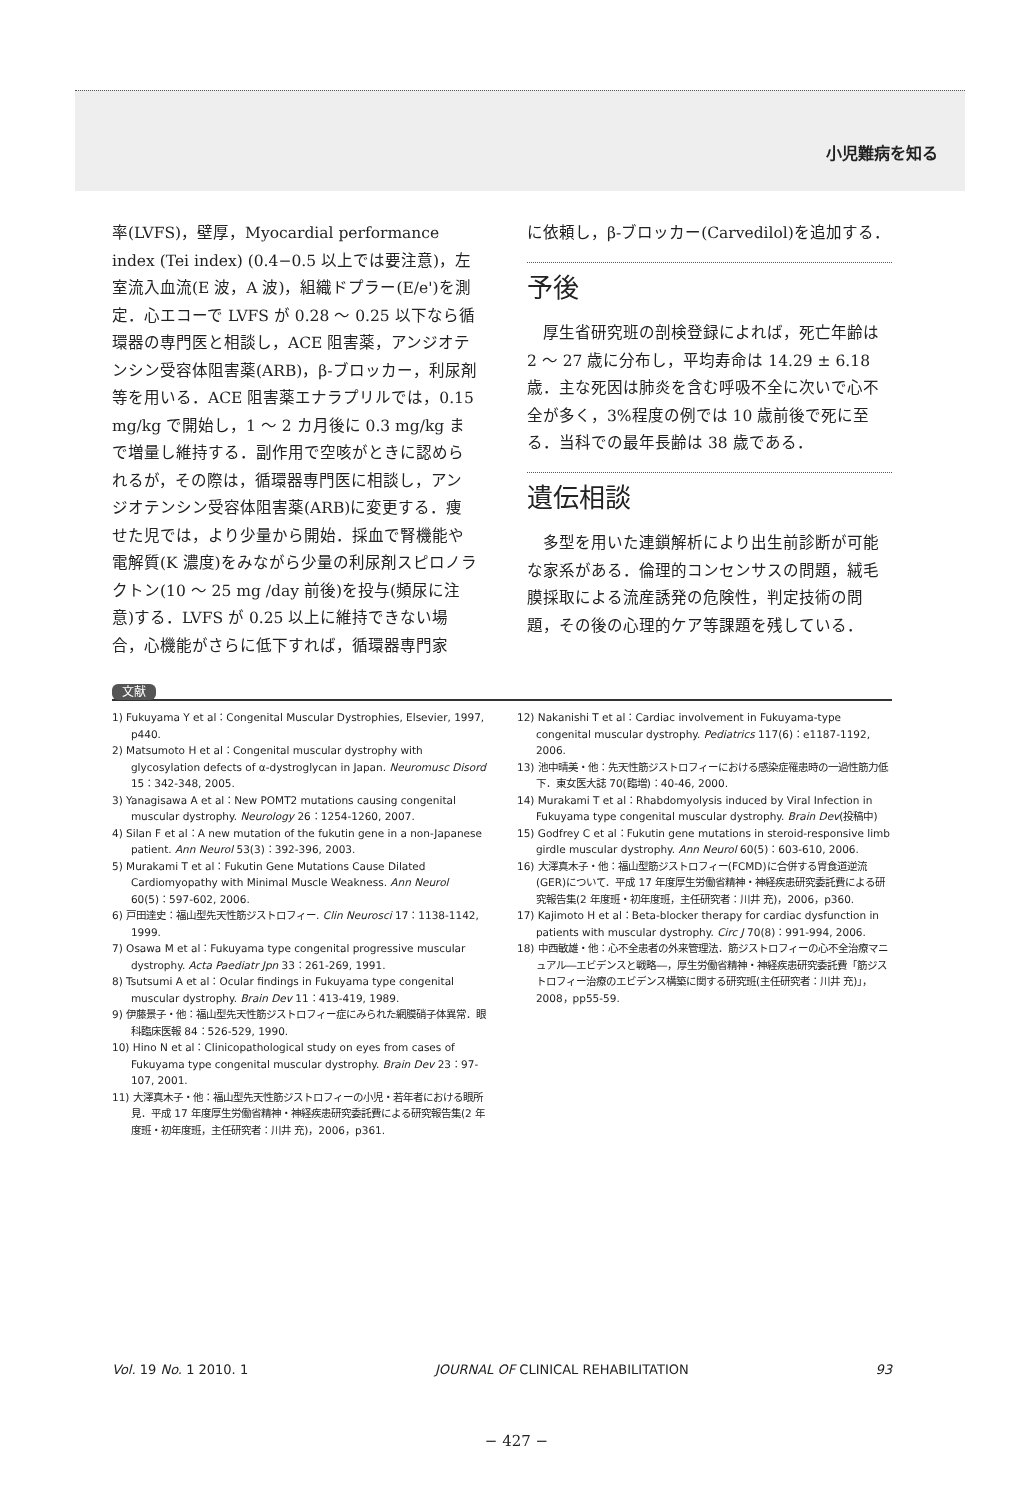小児難病を知る
率(LVFS)，壁厚，Myocardial performance index (Tei index) (0.4−0.5 以上では要注意)，左室流入血流(E 波，A 波)，組織ドプラー(E/e')を測定．心エコーで LVFS が 0.28 ～ 0.25 以下なら循環器の専門医と相談し，ACE 阻害薬，アンジオテンシン受容体阻害薬(ARB)，β-ブロッカー，利尿剤等を用いる．ACE 阻害薬エナラプリルでは，0.15 mg/kg で開始し，1 ～ 2 カ月後に 0.3 mg/kg まで増量し維持する．副作用で空咳がときに認められるが，その際は，循環器専門医に相談し，アンジオテンシン受容体阻害薬(ARB)に変更する．痩せた児では，より少量から開始．採血で腎機能や電解質(K 濃度)をみながら少量の利尿剤スピロノラクトン(10 ～ 25 mg /day 前後)を投与(頻尿に注意)する．LVFS が 0.25 以上に維持できない場合，心機能がさらに低下すれば，循環器専門家
に依頼し，β-ブロッカー(Carvedilol)を追加する．
予後
厚生省研究班の剖検登録によれば，死亡年齢は 2 ～ 27 歳に分布し，平均寿命は 14.29 ± 6.18 歳．主な死因は肺炎を含む呼吸不全に次いで心不全が多く，3%程度の例では 10 歳前後で死に至る．当科での最年長齢は 38 歳である．
遺伝相談
多型を用いた連鎖解析により出生前診断が可能な家系がある．倫理的コンセンサスの問題，絨毛膜採取による流産誘発の危険性，判定技術の問題，その後の心理的ケア等課題を残している．
文献
1) Fukuyama Y et al：Congenital Muscular Dystrophies, Elsevier, 1997, p440.
2) Matsumoto H et al：Congenital muscular dystrophy with glycosylation defects of α-dystroglycan in Japan. Neuromusc Disord 15：342-348, 2005.
3) Yanagisawa A et al：New POMT2 mutations causing congenital muscular dystrophy. Neurology 26：1254-1260, 2007.
4) Silan F et al：A new mutation of the fukutin gene in a non-Japanese patient. Ann Neurol 53(3)：392-396, 2003.
5) Murakami T et al：Fukutin Gene Mutations Cause Dilated Cardiomyopathy with Minimal Muscle Weakness. Ann Neurol 60(5)：597-602, 2006.
6) 戸田達史：福山型先天性筋ジストロフィー. Clin Neurosci 17：1138-1142, 1999.
7) Osawa M et al：Fukuyama type congenital progressive muscular dystrophy. Acta Paediatr Jpn 33：261-269, 1991.
8) Tsutsumi A et al：Ocular findings in Fukuyama type congenital muscular dystrophy. Brain Dev 11：413-419, 1989.
9) 伊藤景子・他：福山型先天性筋ジストロフィー症にみられた網膜硝子体異常．眼科臨床医報 84：526-529, 1990.
10) Hino N et al：Clinicopathological study on eyes from cases of Fukuyama type congenital muscular dystrophy. Brain Dev 23：97-107, 2001.
11) 大澤真木子・他：福山型先天性筋ジストロフィーの小児・若年者における眼所見．平成 17 年度厚生労働省精神・神経疾患研究委託費による研究報告集(2 年度班・初年度班，主任研究者：川井 充)，2006，p361.
12) Nakanishi T et al：Cardiac involvement in Fukuyama-type congenital muscular dystrophy. Pediatrics 117(6)：e1187-1192, 2006.
13) 池中晴美・他：先天性筋ジストロフィーにおける感染症罹患時の一過性筋力低下．東女医大誌 70(臨増)：40-46, 2000.
14) Murakami T et al：Rhabdomyolysis induced by Viral Infection in Fukuyama type congenital muscular dystrophy. Brain Dev(投稿中)
15) Godfrey C et al：Fukutin gene mutations in steroid-responsive limb girdle muscular dystrophy. Ann Neurol 60(5)：603-610, 2006.
16) 大澤真木子・他：福山型筋ジストロフィー(FCMD)に合併する胃食道逆流(GER)について．平成 17 年度厚生労働省精神・神経疾患研究委託費による研究報告集(2 年度班・初年度班，主任研究者：川井 充)，2006，p360.
17) Kajimoto H et al：Beta-blocker therapy for cardiac dysfunction in patients with muscular dystrophy. Circ J 70(8)：991-994, 2006.
18) 中西敏雄・他：心不全患者の外来管理法．筋ジストロフィーの心不全治療マニュアル―エビデンスと戦略―，厚生労働省精神・神経疾患研究委託費「筋ジストロフィー治療のエビデンス構築に関する研究班(主任研究者：川井 充)」，2008，pp55-59.
Vol. 19 No. 1 2010. 1 JOURNAL OF CLINICAL REHABILITATION 93
− 427 −